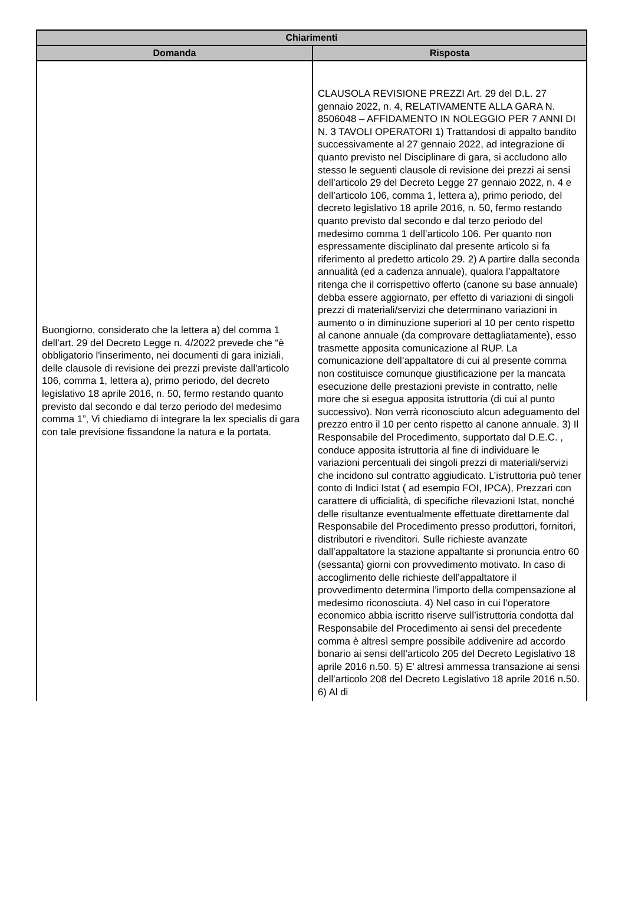| Chiarimenti | |
| --- | --- |
| Domanda | Risposta |
| Buongiorno, considerato che la lettera a) del comma 1 dell’art. 29 del Decreto Legge n. 4/2022 prevede che “è obbligatorio l'inserimento, nei documenti di gara iniziali, delle clausole di revisione dei prezzi previste dall'articolo 106, comma 1, lettera a), primo periodo, del decreto legislativo 18 aprile 2016, n. 50, fermo restando quanto previsto dal secondo e dal terzo periodo del medesimo comma 1”, Vi chiediamo di integrare la lex specialis di gara con tale previsione fissandone la natura e la portata. | CLAUSOLA REVISIONE PREZZI Art. 29 del D.L. 27 gennaio 2022, n. 4, RELATIVAMENTE ALLA GARA N. 8506048 – AFFIDAMENTO IN NOLEGGIO PER 7 ANNI DI N. 3 TAVOLI OPERATORI 1) Trattandosi di appalto bandito successivamente al 27 gennaio 2022, ad integrazione di quanto previsto nel Disciplinare di gara, si accludono allo stesso le seguenti clausole di revisione dei prezzi ai sensi dell’articolo 29 del Decreto Legge 27 gennaio 2022, n. 4 e dell’articolo 106, comma 1, lettera a), primo periodo, del decreto legislativo 18 aprile 2016, n. 50, fermo restando quanto previsto dal secondo e dal terzo periodo del medesimo comma 1 dell’articolo 106. Per quanto non espressamente disciplinato dal presente articolo si fa riferimento al predetto articolo 29. 2) A partire dalla seconda annualità (ed a cadenza annuale), qualora l’appaltatore ritenga che il corrispettivo offerto (canone su base annuale) debba essere aggiornato, per effetto di variazioni di singoli prezzi di materiali/servizi che determinano variazioni in aumento o in diminuzione superiori al 10 per cento rispetto al canone annuale (da comprovare dettagliatamente), esso trasmette apposita comunicazione al RUP. La comunicazione dell’appaltatore di cui al presente comma non costituisce comunque giustificazione per la mancata esecuzione delle prestazioni previste in contratto, nelle more che si esegua apposita istruttoria (di cui al punto successivo). Non verrà riconosciuto alcun adeguamento del prezzo entro il 10 per cento rispetto al canone annuale. 3) Il Responsabile del Procedimento, supportato dal D.E.C. , conduce apposita istruttoria al fine di individuare le variazioni percentuali dei singoli prezzi di materiali/servizi che incidono sul contratto aggiudicato. L’istruttoria può tener conto di Indici Istat ( ad esempio FOI, IPCA), Prezzari con carattere di ufficialità, di specifiche rilevazioni Istat, nonché delle risultanze eventualmente effettuate direttamente dal Responsabile del Procedimento presso produttori, fornitori, distributori e rivenditori. Sulle richieste avanzate dall’appaltatore la stazione appaltante si pronuncia entro 60 (sessanta) giorni con provvedimento motivato. In caso di accoglimento delle richieste dell’appaltatore il provvedimento determina l’importo della compensazione al medesimo riconosciuta. 4) Nel caso in cui l’operatore economico abbia iscritto riserve sull’istruttoria condotta dal Responsabile del Procedimento ai sensi del precedente comma è altresì sempre possibile addivenire ad accordo bonario ai sensi dell’articolo 205 del Decreto Legislativo 18 aprile 2016 n.50. 5) E’ altresì ammessa transazione ai sensi dell’articolo 208 del Decreto Legislativo 18 aprile 2016 n.50. 6) Al di |